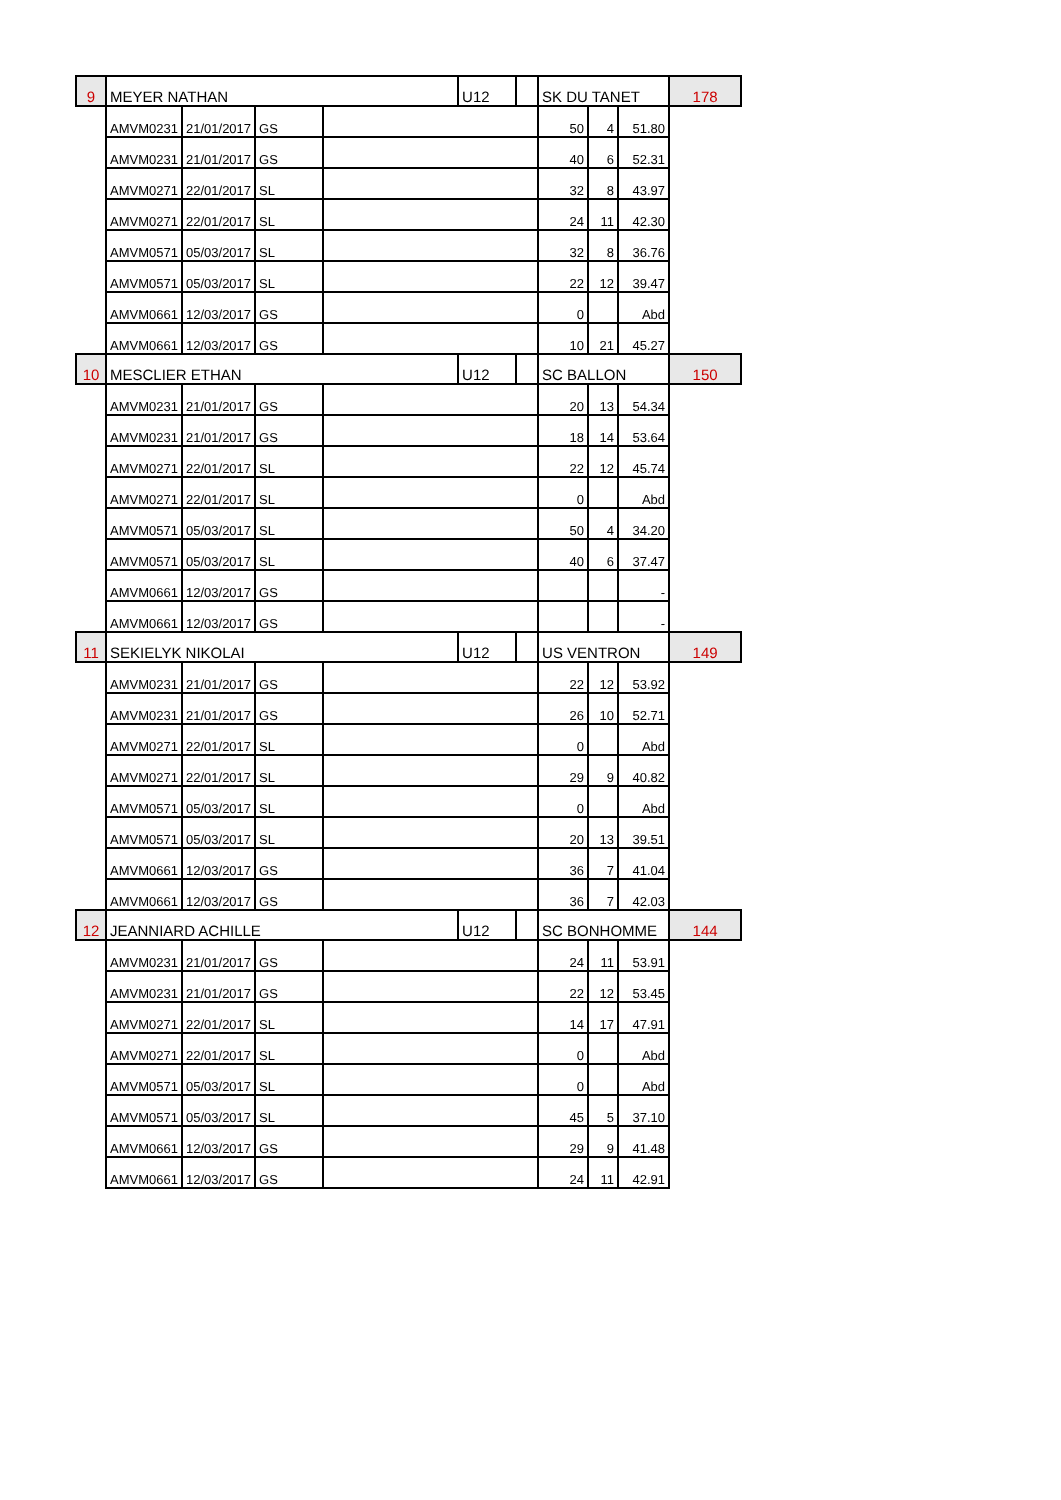| 9 | MEYER NATHAN | | | | U12 | | SK DU TANET | | | 178 |
| | AMVM0231 | 21/01/2017 | GS | | | | 50 | 4 | 51.80 | |
| | AMVM0231 | 21/01/2017 | GS | | | | 40 | 6 | 52.31 | |
| | AMVM0271 | 22/01/2017 | SL | | | | 32 | 8 | 43.97 | |
| | AMVM0271 | 22/01/2017 | SL | | | | 24 | 11 | 42.30 | |
| | AMVM0571 | 05/03/2017 | SL | | | | 32 | 8 | 36.76 | |
| | AMVM0571 | 05/03/2017 | SL | | | | 22 | 12 | 39.47 | |
| | AMVM0661 | 12/03/2017 | GS | | | | 0 | | Abd | |
| | AMVM0661 | 12/03/2017 | GS | | | | 10 | 21 | 45.27 | |
| 10 | MESCLIER ETHAN | | | | U12 | | SC BALLON | | | 150 |
| | AMVM0231 | 21/01/2017 | GS | | | | 20 | 13 | 54.34 | |
| | AMVM0231 | 21/01/2017 | GS | | | | 18 | 14 | 53.64 | |
| | AMVM0271 | 22/01/2017 | SL | | | | 22 | 12 | 45.74 | |
| | AMVM0271 | 22/01/2017 | SL | | | | 0 | | Abd | |
| | AMVM0571 | 05/03/2017 | SL | | | | 50 | 4 | 34.20 | |
| | AMVM0571 | 05/03/2017 | SL | | | | 40 | 6 | 37.47 | |
| | AMVM0661 | 12/03/2017 | GS | | | | | | - | |
| | AMVM0661 | 12/03/2017 | GS | | | | | | - | |
| 11 | SEKIELYK NIKOLAI | | | | U12 | | US VENTRON | | | 149 |
| | AMVM0231 | 21/01/2017 | GS | | | | 22 | 12 | 53.92 | |
| | AMVM0231 | 21/01/2017 | GS | | | | 26 | 10 | 52.71 | |
| | AMVM0271 | 22/01/2017 | SL | | | | 0 | | Abd | |
| | AMVM0271 | 22/01/2017 | SL | | | | 29 | 9 | 40.82 | |
| | AMVM0571 | 05/03/2017 | SL | | | | 0 | | Abd | |
| | AMVM0571 | 05/03/2017 | SL | | | | 20 | 13 | 39.51 | |
| | AMVM0661 | 12/03/2017 | GS | | | | 36 | 7 | 41.04 | |
| | AMVM0661 | 12/03/2017 | GS | | | | 36 | 7 | 42.03 | |
| 12 | JEANNIARD ACHILLE | | | | U12 | | SC BONHOMME | | | 144 |
| | AMVM0231 | 21/01/2017 | GS | | | | 24 | 11 | 53.91 | |
| | AMVM0231 | 21/01/2017 | GS | | | | 22 | 12 | 53.45 | |
| | AMVM0271 | 22/01/2017 | SL | | | | 14 | 17 | 47.91 | |
| | AMVM0271 | 22/01/2017 | SL | | | | 0 | | Abd | |
| | AMVM0571 | 05/03/2017 | SL | | | | 0 | | Abd | |
| | AMVM0571 | 05/03/2017 | SL | | | | 45 | 5 | 37.10 | |
| | AMVM0661 | 12/03/2017 | GS | | | | 29 | 9 | 41.48 | |
| | AMVM0661 | 12/03/2017 | GS | | | | 24 | 11 | 42.91 | |